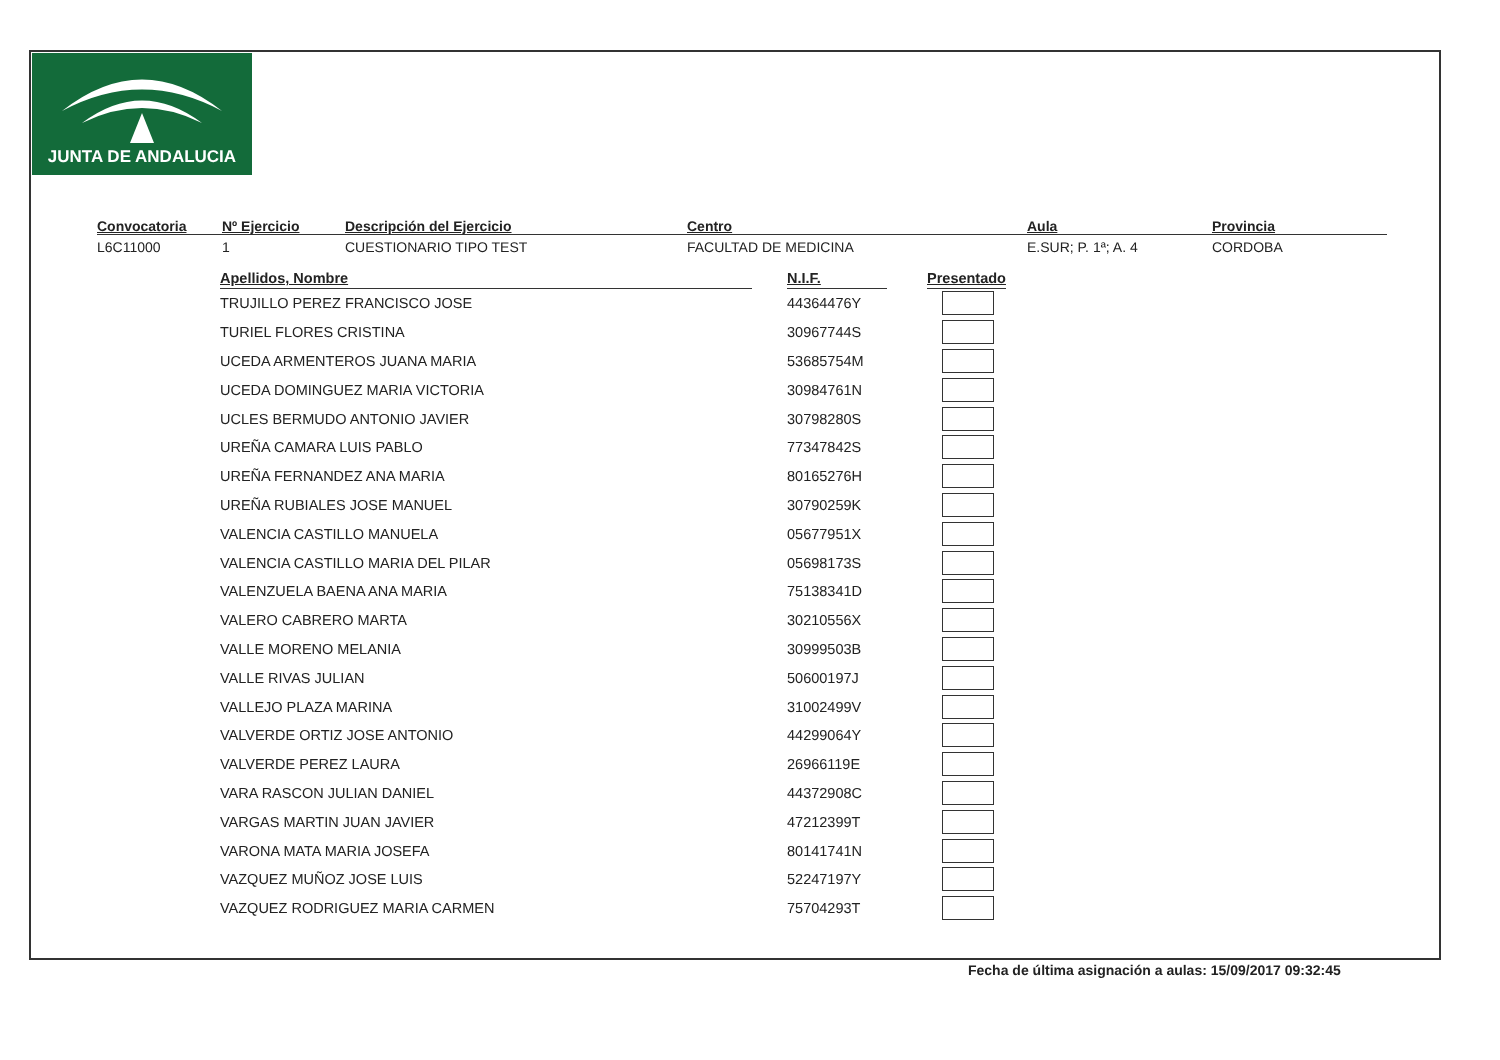JUNTA DE ANDALUCIA
Convocatoria
L6C11000
Nº Ejercicio
1
Descripción del Ejercicio
CUESTIONARIO TIPO TEST
Centro
FACULTAD DE MEDICINA
Aula
E.SUR; P. 1ª; A. 4
Provincia
CORDOBA
| Apellidos, Nombre | | N.I.F. | | Presentado |
| --- | --- | --- | --- | --- |
| TRUJILLO PEREZ FRANCISCO JOSE | | 44364476Y | | |
| TURIEL FLORES CRISTINA | | 30967744S | | |
| UCEDA ARMENTEROS JUANA MARIA | | 53685754M | | |
| UCEDA DOMINGUEZ MARIA VICTORIA | | 30984761N | | |
| UCLES BERMUDO ANTONIO JAVIER | | 30798280S | | |
| UREÑA CAMARA LUIS PABLO | | 77347842S | | |
| UREÑA FERNANDEZ ANA MARIA | | 80165276H | | |
| UREÑA RUBIALES JOSE MANUEL | | 30790259K | | |
| VALENCIA CASTILLO MANUELA | | 05677951X | | |
| VALENCIA CASTILLO MARIA DEL PILAR | | 05698173S | | |
| VALENZUELA BAENA ANA MARIA | | 75138341D | | |
| VALERO CABRERO MARTA | | 30210556X | | |
| VALLE MORENO MELANIA | | 30999503B | | |
| VALLE RIVAS JULIAN | | 50600197J | | |
| VALLEJO PLAZA MARINA | | 31002499V | | |
| VALVERDE ORTIZ JOSE ANTONIO | | 44299064Y | | |
| VALVERDE PEREZ LAURA | | 26966119E | | |
| VARA RASCON JULIAN DANIEL | | 44372908C | | |
| VARGAS MARTIN JUAN JAVIER | | 47212399T | | |
| VARONA MATA MARIA JOSEFA | | 80141741N | | |
| VAZQUEZ MUÑOZ JOSE LUIS | | 52247197Y | | |
| VAZQUEZ RODRIGUEZ MARIA CARMEN | | 75704293T | | |
Fecha de última asignación a aulas: 15/09/2017 09:32:45